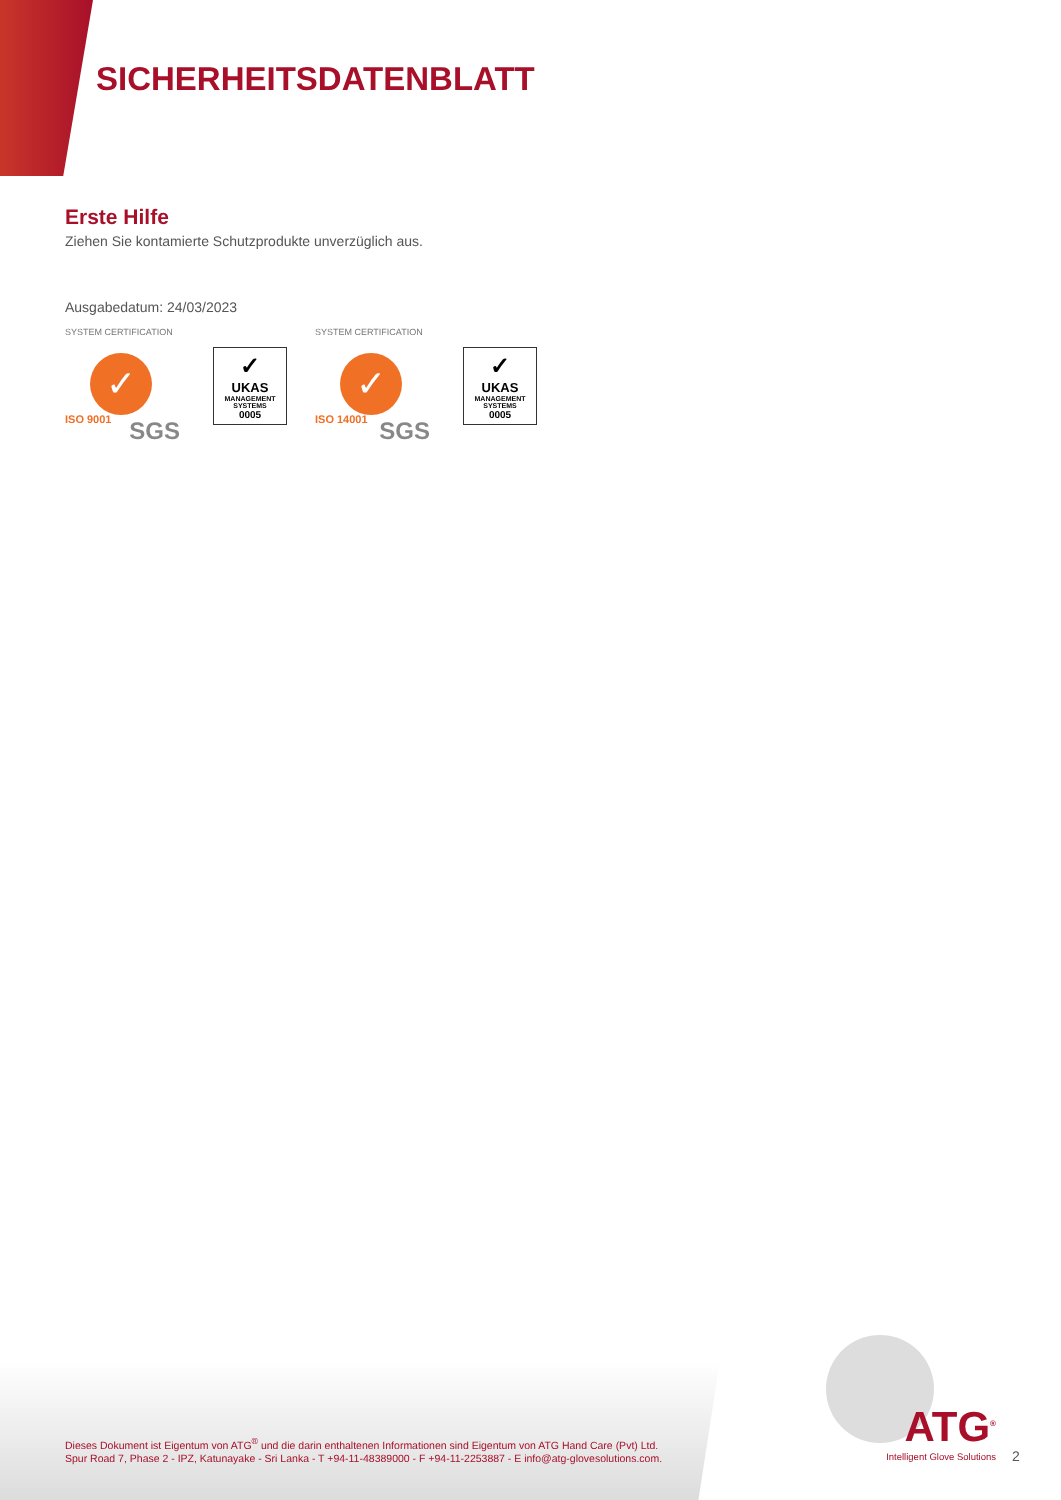SICHERHEITSDATENBLATT
Erste Hilfe
Ziehen Sie kontamierte Schutzprodukte unverzüglich aus.
Ausgabedatum: 24/03/2023
SYSTEM CERTIFICATION
✓
ISO 9001 SGS
✓
UKAS
MANAGEMENT
SYSTEMS
0005
SYSTEM CERTIFICATION
✓
ISO 14001 SGS
✓
UKAS
MANAGEMENT
SYSTEMS
0005
Dieses Dokument ist Eigentum von ATG<sup>®</sup> und die darin enthaltenen Informationen sind Eigentum von ATG Hand Care (Pvt) Ltd.
Spur Road 7, Phase 2 - IPZ, Katunayake - Sri Lanka - T +94-11-48389000 - F +94-11-2253887 - E info@atg-glovesolutions.com.
ATG<sup>®</sup>
Intelligent Glove Solutions
2